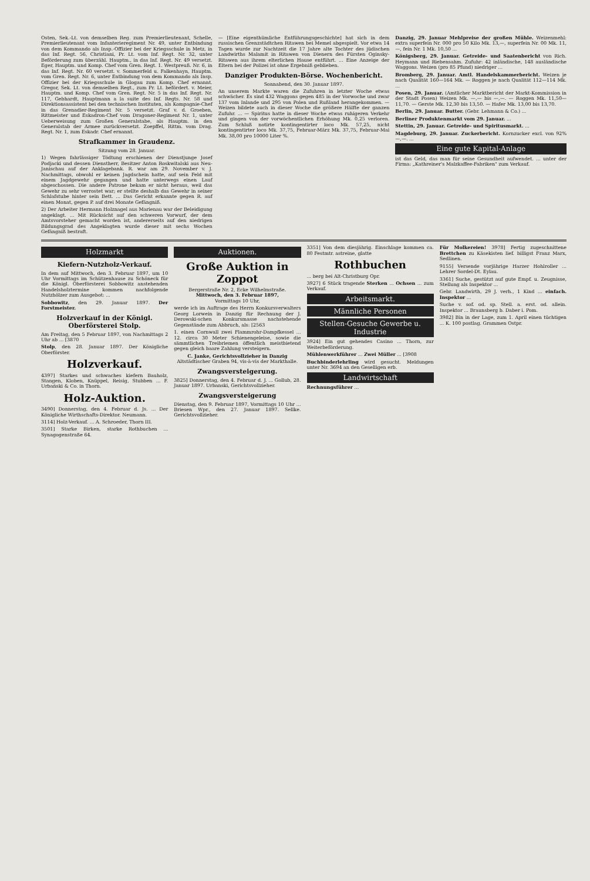Osten, Sek.-Lt. von demselben Reg. zum Premierlieutenant, Schelle, Premierlieutenant vom Infanterieregiment Nr. 49, unter Entbindung von dem Kommando als Insp.-Offizier bei der Kriegsschule in Metz, in das Inf. Regt. 56, Christiani, Pr. Lt. vom Inf. Regt. Nr. 32, unter Beförderung zum überzähl. Hauptm., in das Inf. Regt. Nr. 49 versetzt. Eger, Hauptm. und Komp. Chef vom Gren. Regt. 1. Westpreuß. Nr. 6, in das Inf. Regt. Nr. 60 versetzt. v. Sommerfeld u. Falkenhayn, Hauptm. vom Gren. Regt. Nr. 6, unter Entbindung von dem Kommando als Insp. Offizier bei der Kriegsschule in Glogau zum Komp. Chef ernannt. Gregor, Sek. Lt. von demselben Regt., zum Pr. Lt. befördert. v. Meier, Hauptm. und Komp. Chef vom Gren. Regt. Nr. 5 in das Inf. Regt. Nr. 117, Gebhardt, Hauptmann a la suite des Inf. Regts. Nr. 58 und Direktionsassistent bei den technischen Instituten, als Kompagnie-Chef in das Grenadier-Regiment Nr. 5 versetzt. Graf v. d. Groeben, Rittmeister und Eskadron-Chef vom Dragoner-Regiment Nr. 1, unter Ueberweisung zum Großen Generalstabe, als Hauptm. in den Generalstab der Armee zurückversetzt. Zoepffel, Rittm. vom Drag. Regt. Nr. 1, zum Eskadr. Chef ernannt.
Strafkammer in Graudenz.
Sitzung vom 28. Januar.
1) Wegen fahrlässiger Tödtung erschienen der Dienstjunge Josef Podjacki und dessen Dienstherr, Besitzer Anton Roskwitalski aus Neu-Janischau auf der Anklagebank. R. war am 29. November v. J. Nachmittags, obwohl er keinen Jagdschein hatte, auf sein Feld mit einem Jagdgewehr gegangen und hatte unterwegs einen Lauf abgeschossen. Die andere Patrone bekam er nicht heraus, weil das Gewehr zu sehr verrostet war; er stellte deshalb das Gewehr in seiner Schlafstube hinter sein Bett. ... Das Gericht erkannte gegen R. auf einen Monat, gegen P. auf drei Monate Gefängniß.
2) Der Arbeiter Hermann Holznagel aus Marienau war der Beleidigung angeklagt. ... Mit Rücksicht auf den schweren Vorwurf, der dem Amtsvorsteher gemacht worden ist, andererseits auf den niedrigen Bildungsgrad des Angeklagten wurde dieser mit sechs Wochen Gefängniß bestraft.
— [Eine eigenthümliche Entführungsgeschichte] hat sich in dem russischen Grenzstädtchen Ritawen bei Memel abgespielt. Vor etwa 14 Tagen wurde zur Nachtzeit die 17 Jahre alte Tochter des jüdischen Landwirths Malamit in Ritawen von Dienern des Fürsten Oginsky-Ritawen aus ihrem elterlichen Hause entführt. ... Eine Anzeige der Eltern bei der Polizei ist ohne Ergebniß geblieben.
Danziger Produkten-Börse. Wochenbericht.
Sonnabend, den 30. Januar 1897.
An unserem Markte waren die Zufuhren in letzter Woche etwas schwächer. Es sind 432 Waggons gegen 485 in der Vorwoche und zwar 137 vom Inlande und 295 von Polen und Rußland herangekommen. — Weizen bildete auch in dieser Woche die größere Hälfte der ganzen Zufuhr. ... — Spiritus hatte in dieser Woche etwas ruhigeren Verkehr und gingen von der vorwöchentlichen Erhöhung Mk. 0,25 verloren. Zum Schluß notirte kontingentirter loco Mk. 57,25, nicht kontingentirter loco Mk. 37,75, Februar-März Mk. 37,75, Februar-Mai Mk. 38,00 pro 10000 Liter %.
Danzig, 29. Januar Mehlpreise der großen Mühle. Weizenmehl: extra superfein Nr. 000 pro 50 Kilo Mk. 13,—, superfein Nr. 00 Mk. 11,—, fein Nr. 1 Mk. 10,50 ...
Königsberg, 29. Januar. Getreide- und Saatenbericht von Rich. Heymann und Riebensahm. Zufuhr: 42 inländische, 148 ausländische Waggons. Weizen (pro 85 Pfund) niedriger ...
Bromberg, 29. Januar. Amtl. Handelskammerbericht. Weizen je nach Qualität 160—164 Mk. — Roggen je nach Qualität 112—114 Mk. ...
Posen, 29. Januar. (Amtlicher Marktbericht der Markt-Kommission in der Stadt Posen) Weizen Mk. —,— bis —,—. — Roggen Mk. 11,50—11,70. — Gerste Mk. 12,30 bis 13,50. — Hafer Mk. 13,00 bis 13,70.
Berlin, 29. Januar. Butter. (Gebr. Lehmann & Co.) ...
Berliner Produktenmarkt vom 29. Januar. ...
Stettin, 29. Januar. Getreide- und Spiritusmarkt. ...
Magdeburg, 29. Januar. Zuckerbericht. Kornzucker excl. von 92% —,—. ...
Eine gute Kapital-Anlage
ist das Geld, das man für seine Gesundheit aufwendet. ... unter der Firma: „Kathreiner's Malzkaffee-Fabriken" zum Verkauf.
Holzmarkt
Kiefern-Nutzholz-Verkauf.
In dem auf Mittwoch, den 3. Februar 1897, um 10 Uhr Vormittags im Schützenhause zu Schöneck für die Königl. Oberförsterei Sobbowitz anstehenden Handelsholztermine kommen nachfolgende Nutzhölzer zum Ausgebot: ...
Sobbowitz, den 29. Januar 1897. Der Forstmeister.
Holzverkauf in der Königl. Oberförsterei Stolp.
Am Freitag, den 5 Februar 1897, von Nachmittags 2 Uhr ab ... [3870
Stolp, den 28. Januar 1897. Der Königliche Oberförster.
Holzverkauf.
4397] Starkes und schwaches kiefern Bauholz, Stangen, Kloben, Knüppel, Reisig, Stubben ... F. Urbański & Co. in Thorn.
Holz-Auktion.
3490] Donnerstag, den 4. Februar d. Js. ... Der Königliche Wirthschafts-Direktor. Neumann.
3114] Holz-Verkauf. ... A. Schroeder, Thorn III.
3501] Starke Birken, starke Rothbuchen ... Synagogenstraße 64.
Auktionen.
Große Auktion in Zoppot
Bergerstraße Nr. 2, Ecke Wilhelmstraße.
Mittwoch, den 3. Februar 1897,
Vormittags 10 Uhr,
werde ich im Auftrage des Herrn Konkursverwalters Georg Lorwein in Danzig für Rechnung der J. Derowski-schen Konkursmasse nachstehende Gegenstände zum Abbruch, als: [2563
1. einen Cornwall zwei Flammrohr-Dampfkessel ... 12. circa 30 Meter Schienengeleise, sowie die sämmtlichen Treibriemen öffentlich meistbietend gegen gleich baare Zahlung versteigern.
C. Janke, Gerichtsvollzieher in Danzig
Altstädtischer Graben 94, vis-à-vis der Markthalle.
Zwangsversteigerung.
3825] Donnerstag, den 4. Februar d. J. ... Gollub, 28. Januar 1897. Urbanski, Gerichtsvollzieher.
Zwangsversteigerung
Dienstag, den 9. Februar 1897, Vormittags 10 Uhr ... Briesen Wpr., den 27. Januar 1897. Sellke. Gerichtsvollzieher.
3351] Von dem diesjährig. Einschlage kommen ca. 80 Festmtr. astreine, glatte
Rothbuchen
... berg bei Alt-Christburg Opr.
3927] 6 Stück tragende Sterken ... Ochsen ... zum Verkauf.
Arbeitsmarkt.
Männliche Personen
Stellen-Gesuche Gewerbe u. Industrie
3924] Ein gut gehendes Casino ... Thorn, zur Weiterbeförderung.
Mühlenwerkführer ... Zwei Müller ... [3908
Buchbinderlehrling wird gesucht. Meldungen unter Nr. 3694 an den Geselligen erb.
Landwirtschaft
Rechnungsführer ...
Für Molkereien! 3978] Fertig zugeschnittene Brettchen zu Käsekisten lief. billigst Franz Marx, Sedlinen.
9155] Versende vorjährige Harzer Hohlroller ... Lehrer Sordel-Dt. Eylau.
3361] Suche, gestützt auf gute Empf. u. Zeugnisse, Stellung als Inspektor ...
Gebr. Landwirth, 29 J. verh., 1 Kind ... einfach. Inspektor ...
Suche v. sof. od. sp. Stell. a. erst. od. allein. Inspektor ... Braunsberg b. Daber i. Pom.
3982] Bin in der Lage, zum 1. April einen tüchtigen ... K. 100 postlag. Grammen Ostpr.